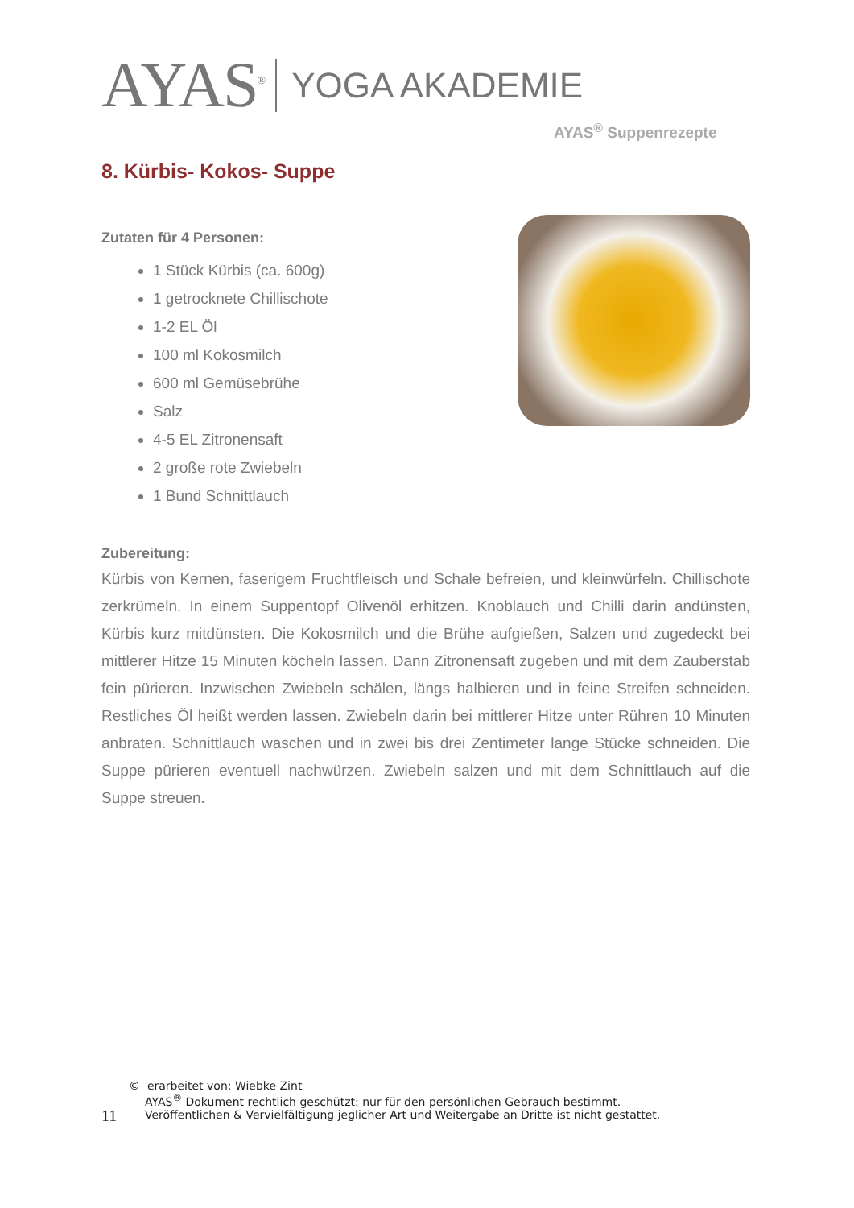AYAS<sup>®</sup> YOGA AKADEMIE
AYAS<sup>®</sup> Suppenrezepte
8. Kürbis- Kokos- Suppe
Zutaten für 4 Personen:
1 Stück Kürbis (ca. 600g)
1 getrocknete Chillischote
1-2 EL Öl
100 ml Kokosmilch
600 ml Gemüsebrühe
Salz
4-5 EL Zitronensaft
2 große rote Zwiebeln
1 Bund Schnittlauch
Zubereitung:
Kürbis von Kernen, faserigem Fruchtfleisch und Schale befreien, und kleinwürfeln. Chillischote zerkrümeln. In einem Suppentopf Olivenöl erhitzen. Knoblauch und Chilli darin andünsten, Kürbis kurz mitdünsten. Die Kokosmilch und die Brühe aufgießen, Salzen und zugedeckt bei mittlerer Hitze 15 Minuten köcheln lassen. Dann Zitronensaft zugeben und mit dem Zauberstab fein pürieren. Inzwischen Zwiebeln schälen, längs halbieren und in feine Streifen schneiden. Restliches Öl heißt werden lassen. Zwiebeln darin bei mittlerer Hitze unter Rühren 10 Minuten anbraten. Schnittlauch waschen und in zwei bis drei Zentimeter lange Stücke schneiden. Die Suppe pürieren eventuell nachwürzen. Zwiebeln salzen und mit dem Schnittlauch auf die Suppe streuen.
11
© erarbeitet von: Wiebke Zint
AYAS<sup>®</sup> Dokument rechtlich geschützt: nur für den persönlichen Gebrauch bestimmt.
Veröffentlichen & Vervielfältigung jeglicher Art und Weitergabe an Dritte ist nicht gestattet.